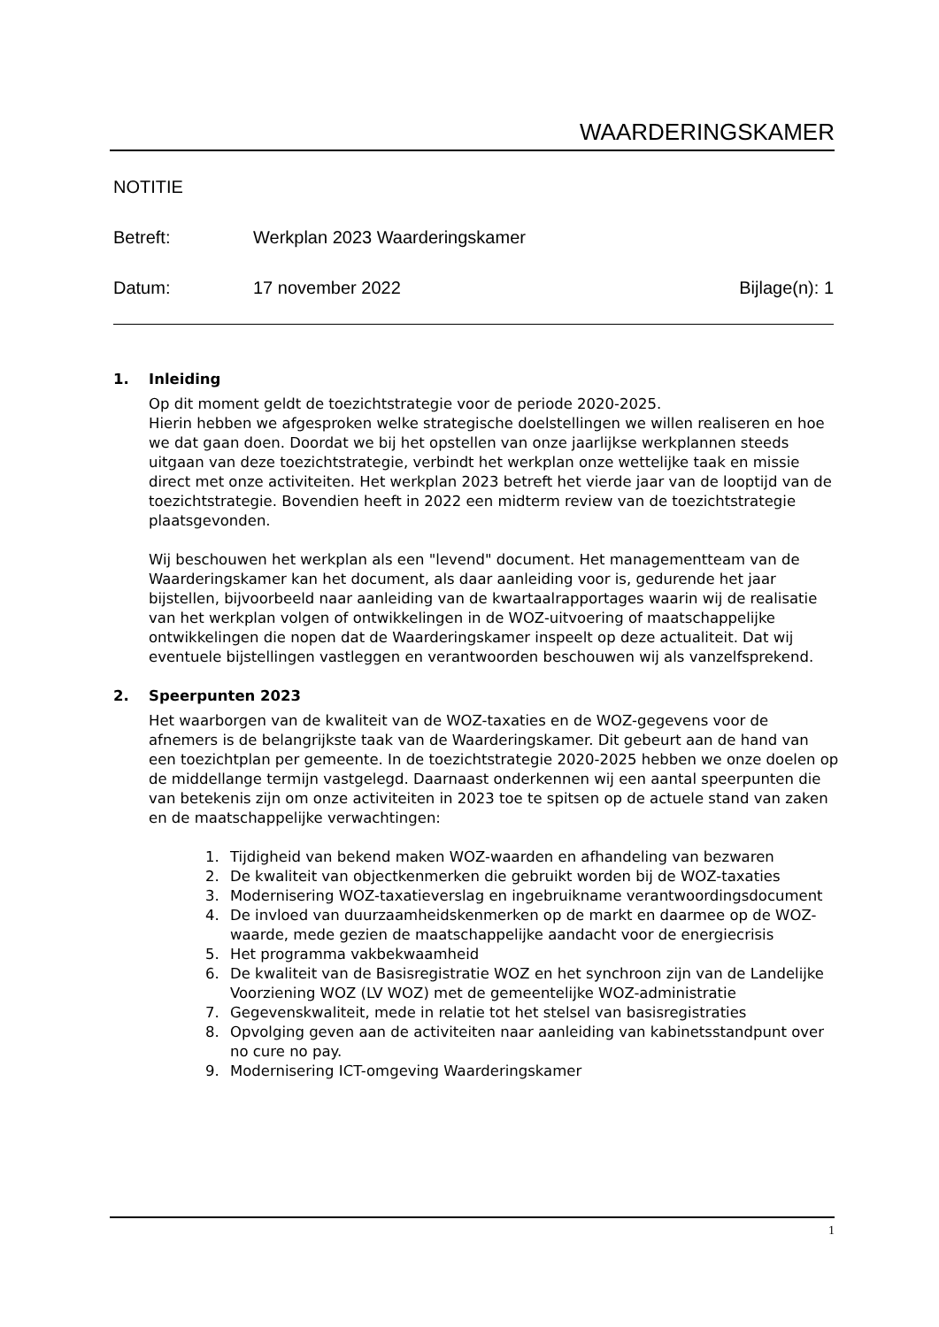WAARDERINGSKAMER
NOTITIE
Betreft: Werkplan 2023 Waarderingskamer
Datum: 17 november 2022 Bijlage(n): 1
1. Inleiding
Op dit moment geldt de toezichtstrategie voor de periode 2020-2025.
Hierin hebben we afgesproken welke strategische doelstellingen we willen realiseren en hoe we dat gaan doen. Doordat we bij het opstellen van onze jaarlijkse werkplannen steeds uitgaan van deze toezichtstrategie, verbindt het werkplan onze wettelijke taak en missie direct met onze activiteiten. Het werkplan 2023 betreft het vierde jaar van de looptijd van de toezichtstrategie. Bovendien heeft in 2022 een midterm review van de toezichtstrategie plaatsgevonden.
Wij beschouwen het werkplan als een "levend" document. Het managementteam van de Waarderingskamer kan het document, als daar aanleiding voor is, gedurende het jaar bijstellen, bijvoorbeeld naar aanleiding van de kwartaalrapportages waarin wij de realisatie van het werkplan volgen of ontwikkelingen in de WOZ-uitvoering of maatschappelijke ontwikkelingen die nopen dat de Waarderingskamer inspeelt op deze actualiteit. Dat wij eventuele bijstellingen vastleggen en verantwoorden beschouwen wij als vanzelfsprekend.
2. Speerpunten 2023
Het waarborgen van de kwaliteit van de WOZ-taxaties en de WOZ-gegevens voor de afnemers is de belangrijkste taak van de Waarderingskamer. Dit gebeurt aan de hand van een toezichtplan per gemeente. In de toezichtstrategie 2020-2025 hebben we onze doelen op de middellange termijn vastgelegd. Daarnaast onderkennen wij een aantal speerpunten die van betekenis zijn om onze activiteiten in 2023 toe te spitsen op de actuele stand van zaken en de maatschappelijke verwachtingen:
1. Tijdigheid van bekend maken WOZ-waarden en afhandeling van bezwaren
2. De kwaliteit van objectkenmerken die gebruikt worden bij de WOZ-taxaties
3. Modernisering WOZ-taxatieverslag en ingebruikname verantwoordingsdocument
4. De invloed van duurzaamheidskenmerken op de markt en daarmee op de WOZ-waarde, mede gezien de maatschappelijke aandacht voor de energiecrisis
5. Het programma vakbekwaamheid
6. De kwaliteit van de Basisregistratie WOZ en het synchroon zijn van de Landelijke Voorziening WOZ (LV WOZ) met de gemeentelijke WOZ-administratie
7. Gegevenskwaliteit, mede in relatie tot het stelsel van basisregistraties
8. Opvolging geven aan de activiteiten naar aanleiding van kabinetsstandpunt over no cure no pay.
9. Modernisering ICT-omgeving Waarderingskamer
1